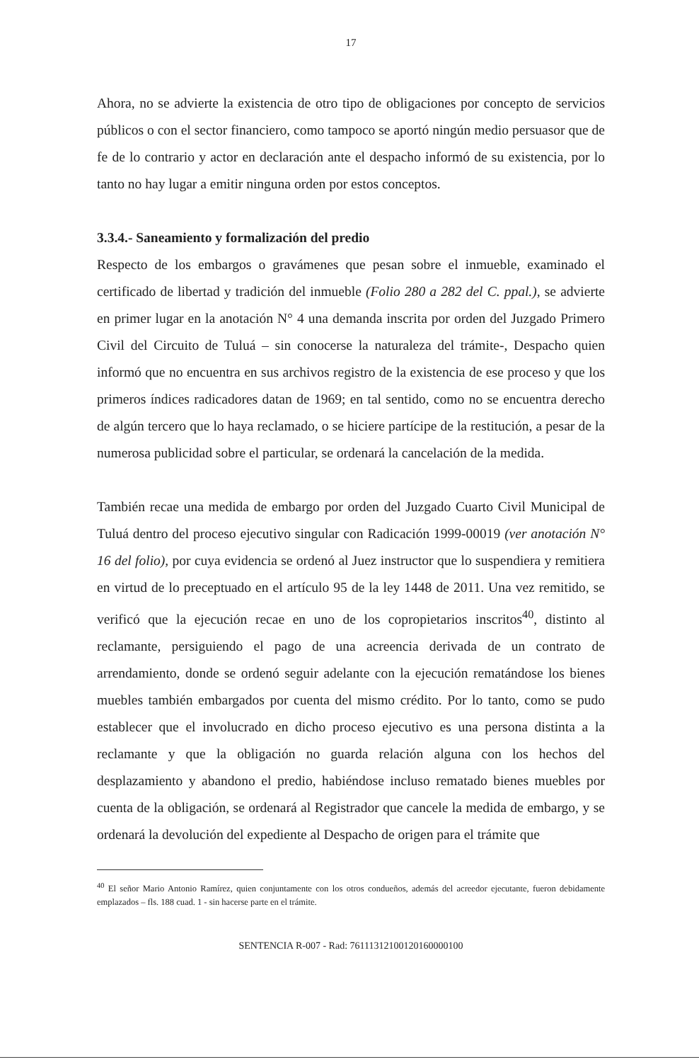17
Ahora, no se advierte la existencia de otro tipo de obligaciones por concepto de servicios públicos o con el sector financiero, como tampoco se aportó ningún medio persuasor que de fe de lo contrario y actor en declaración ante el despacho informó de su existencia, por lo tanto no hay lugar a emitir ninguna orden por estos conceptos.
3.3.4.- Saneamiento y formalización del predio
Respecto de los embargos o gravámenes que pesan sobre el inmueble, examinado el certificado de libertad y tradición del inmueble (Folio 280 a 282 del C. ppal.), se advierte en primer lugar en la anotación N° 4 una demanda inscrita por orden del Juzgado Primero Civil del Circuito de Tuluá – sin conocerse la naturaleza del trámite-, Despacho quien informó que no encuentra en sus archivos registro de la existencia de ese proceso y que los primeros índices radicadores datan de 1969; en tal sentido, como no se encuentra derecho de algún tercero que lo haya reclamado, o se hiciere partícipe de la restitución, a pesar de la numerosa publicidad sobre el particular, se ordenará la cancelación de la medida.
También recae una medida de embargo por orden del Juzgado Cuarto Civil Municipal de Tuluá dentro del proceso ejecutivo singular con Radicación 1999-00019 (ver anotación N° 16 del folio), por cuya evidencia se ordenó al Juez instructor que lo suspendiera y remitiera en virtud de lo preceptuado en el artículo 95 de la ley 1448 de 2011. Una vez remitido, se verificó que la ejecución recae en uno de los copropietarios inscritos<sup>40</sup>, distinto al reclamante, persiguiendo el pago de una acreencia derivada de un contrato de arrendamiento, donde se ordenó seguir adelante con la ejecución rematándose los bienes muebles también embargados por cuenta del mismo crédito. Por lo tanto, como se pudo establecer que el involucrado en dicho proceso ejecutivo es una persona distinta a la reclamante y que la obligación no guarda relación alguna con los hechos del desplazamiento y abandono el predio, habiéndose incluso rematado bienes muebles por cuenta de la obligación, se ordenará al Registrador que cancele la medida de embargo, y se ordenará la devolución del expediente al Despacho de origen para el trámite que
<sup>40</sup> El señor Mario Antonio Ramírez, quien conjuntamente con los otros condueños, además del acreedor ejecutante, fueron debidamente emplazados – fls. 188 cuad. 1 - sin hacerse parte en el trámite.
SENTENCIA R-007 - Rad: 76111312100120160000100